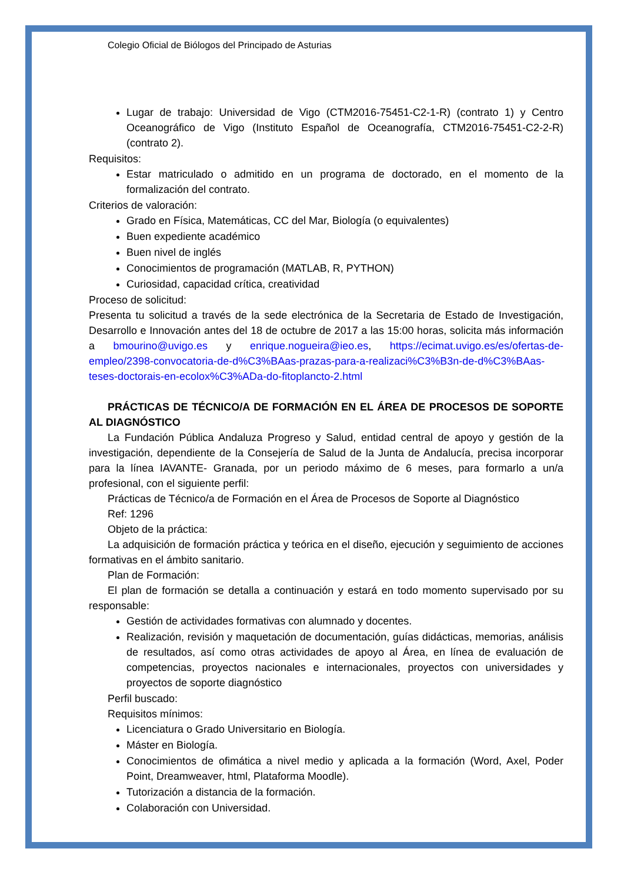Colegio Oficial de Biólogos del Principado de Asturias
Lugar de trabajo: Universidad de Vigo (CTM2016-75451-C2-1-R) (contrato 1) y Centro Oceanográfico de Vigo (Instituto Español de Oceanografía, CTM2016-75451-C2-2-R) (contrato 2).
Requisitos:
Estar matriculado o admitido en un programa de doctorado, en el momento de la formalización del contrato.
Criterios de valoración:
Grado en Física, Matemáticas, CC del Mar, Biología (o equivalentes)
Buen expediente académico
Buen nivel de inglés
Conocimientos de programación (MATLAB, R, PYTHON)
Curiosidad, capacidad crítica, creatividad
Proceso de solicitud:
Presenta tu solicitud a través de la sede electrónica de la Secretaria de Estado de Investigación, Desarrollo e Innovación antes del 18 de octubre de 2017 a las 15:00 horas, solicita más información a bmourino@uvigo.es y enrique.nogueira@ieo.es, https://ecimat.uvigo.es/es/ofertas-de-empleo/2398-convocatoria-de-d%C3%BAas-prazas-para-a-realizaci%C3%B3n-de-d%C3%BAas-teses-doctorais-en-ecolox%C3%ADa-do-fitoplancto-2.html
PRÁCTICAS DE TÉCNICO/A DE FORMACIÓN EN EL ÁREA DE PROCESOS DE SOPORTE AL DIAGNÓSTICO
La Fundación Pública Andaluza Progreso y Salud, entidad central de apoyo y gestión de la investigación, dependiente de la Consejería de Salud de la Junta de Andalucía, precisa incorporar para la línea IAVANTE- Granada, por un periodo máximo de 6 meses, para formarlo a un/a profesional, con el siguiente perfil:
Prácticas de Técnico/a de Formación en el Área de Procesos de Soporte al Diagnóstico
Ref: 1296
Objeto de la práctica:
La adquisición de formación práctica y teórica en el diseño, ejecución y seguimiento de acciones formativas en el ámbito sanitario.
Plan de Formación:
El plan de formación se detalla a continuación y estará en todo momento supervisado por su responsable:
Gestión de actividades formativas con alumnado y docentes.
Realización, revisión y maquetación de documentación, guías didácticas, memorias, análisis de resultados, así como otras actividades de apoyo al Área, en línea de evaluación de competencias, proyectos nacionales e internacionales, proyectos con universidades y proyectos de soporte diagnóstico
Perfil buscado:
Requisitos mínimos:
Licenciatura o Grado Universitario en Biología.
Máster en Biología.
Conocimientos de ofimática a nivel medio y aplicada a la formación (Word, Axel, Poder Point, Dreamweaver, html, Plataforma Moodle).
Tutorización a distancia de la formación.
Colaboración con Universidad.